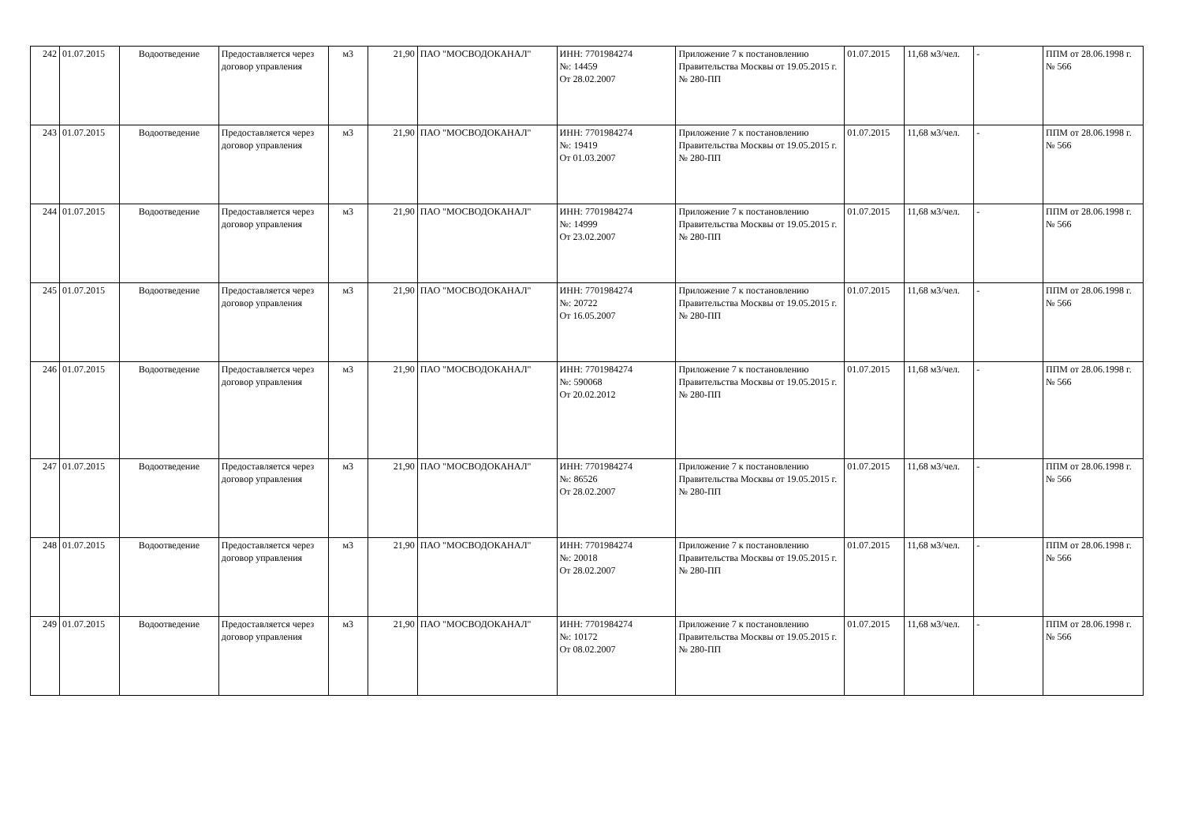| 242 | 01.07.2015 | Водоотведение | Предоставляется через договор управления | м3 | 21,90 | ПАО "МОСВОДОКАНАЛ" | ИНН: 7701984274 №: 14459 От 28.02.2007 | Приложение 7 к постановлению Правительства Москвы от 19.05.2015 г. № 280-ПП | 01.07.2015 | 11,68 м3/чел. | - | ППМ от 28.06.1998 г. № 566 |
| 243 | 01.07.2015 | Водоотведение | Предоставляется через договор управления | м3 | 21,90 | ПАО "МОСВОДОКАНАЛ" | ИНН: 7701984274 №: 19419 От 01.03.2007 | Приложение 7 к постановлению Правительства Москвы от 19.05.2015 г. № 280-ПП | 01.07.2015 | 11,68 м3/чел. | - | ППМ от 28.06.1998 г. № 566 |
| 244 | 01.07.2015 | Водоотведение | Предоставляется через договор управления | м3 | 21,90 | ПАО "МОСВОДОКАНАЛ" | ИНН: 7701984274 №: 14999 От 23.02.2007 | Приложение 7 к постановлению Правительства Москвы от 19.05.2015 г. № 280-ПП | 01.07.2015 | 11,68 м3/чел. | - | ППМ от 28.06.1998 г. № 566 |
| 245 | 01.07.2015 | Водоотведение | Предоставляется через договор управления | м3 | 21,90 | ПАО "МОСВОДОКАНАЛ" | ИНН: 7701984274 №: 20722 От 16.05.2007 | Приложение 7 к постановлению Правительства Москвы от 19.05.2015 г. № 280-ПП | 01.07.2015 | 11,68 м3/чел. | - | ППМ от 28.06.1998 г. № 566 |
| 246 | 01.07.2015 | Водоотведение | Предоставляется через договор управления | м3 | 21,90 | ПАО "МОСВОДОКАНАЛ" | ИНН: 7701984274 №: 590068 От 20.02.2012 | Приложение 7 к постановлению Правительства Москвы от 19.05.2015 г. № 280-ПП | 01.07.2015 | 11,68 м3/чел. | - | ППМ от 28.06.1998 г. № 566 |
| 247 | 01.07.2015 | Водоотведение | Предоставляется через договор управления | м3 | 21,90 | ПАО "МОСВОДОКАНАЛ" | ИНН: 7701984274 №: 86526 От 28.02.2007 | Приложение 7 к постановлению Правительства Москвы от 19.05.2015 г. № 280-ПП | 01.07.2015 | 11,68 м3/чел. | - | ППМ от 28.06.1998 г. № 566 |
| 248 | 01.07.2015 | Водоотведение | Предоставляется через договор управления | м3 | 21,90 | ПАО "МОСВОДОКАНАЛ" | ИНН: 7701984274 №: 20018 От 28.02.2007 | Приложение 7 к постановлению Правительства Москвы от 19.05.2015 г. № 280-ПП | 01.07.2015 | 11,68 м3/чел. | - | ППМ от 28.06.1998 г. № 566 |
| 249 | 01.07.2015 | Водоотведение | Предоставляется через договор управления | м3 | 21,90 | ПАО "МОСВОДОКАНАЛ" | ИНН: 7701984274 №: 10172 От 08.02.2007 | Приложение 7 к постановлению Правительства Москвы от 19.05.2015 г. № 280-ПП | 01.07.2015 | 11,68 м3/чел. | - | ППМ от 28.06.1998 г. № 566 |